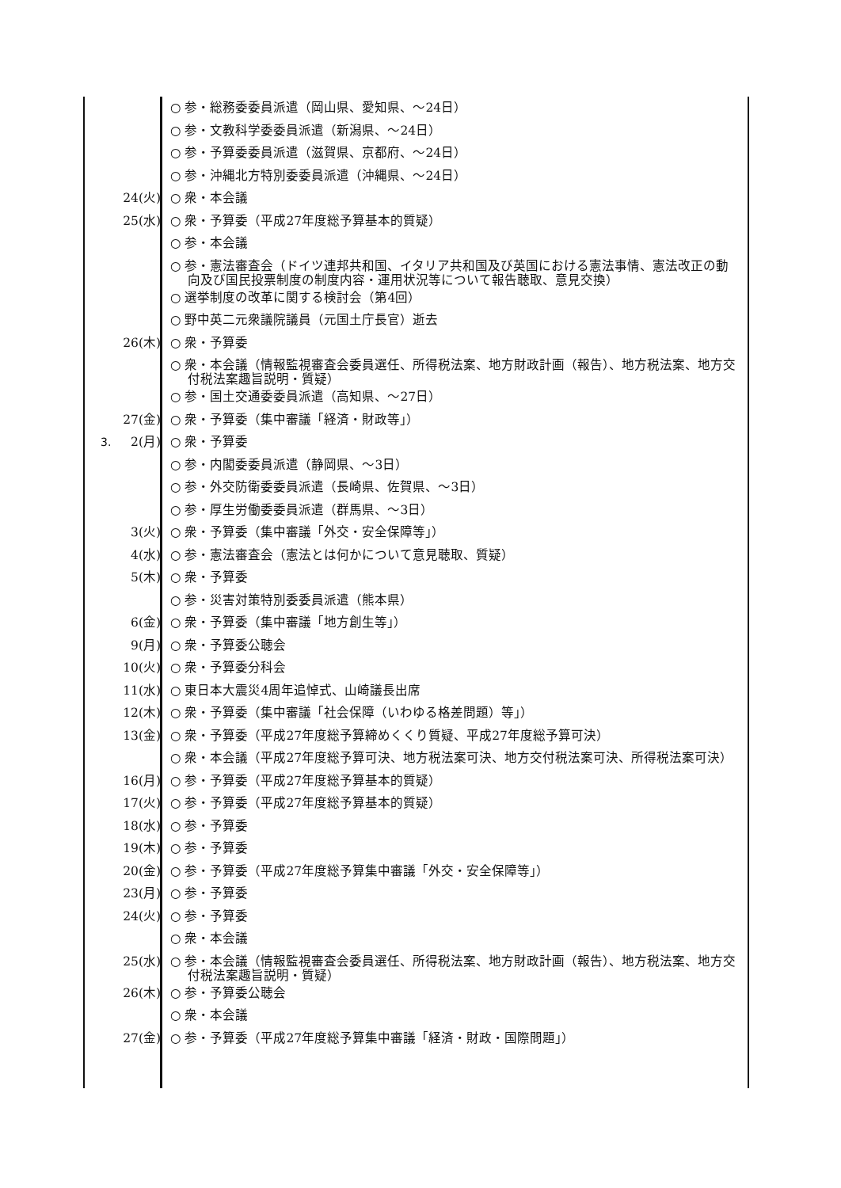○ 参・総務委委員派遣（岡山県、愛知県、～24日）
○ 参・文教科学委委員派遣（新潟県、～24日）
○ 参・予算委委員派遣（滋賀県、京都府、～24日）
○ 参・沖縄北方特別委委員派遣（沖縄県、～24日）
24(火) ○ 衆・本会議
25(水) ○ 衆・予算委（平成27年度総予算基本的質疑）
○ 参・本会議
○ 参・憲法審査会（ドイツ連邦共和国、イタリア共和国及び英国における憲法事情、憲法改正の動向及び国民投票制度の制度内容・運用状況等について報告聴取、意見交換）
○ 選挙制度の改革に関する検討会（第4回）
○ 野中英二元衆議院議員（元国土庁長官）逝去
26(木) ○ 衆・予算委
○ 衆・本会議（情報監視審査会委員選任、所得税法案、地方財政計画（報告）、地方税法案、地方交付税法案趣旨説明・質疑）
○ 参・国土交通委委員派遣（高知県、～27日）
27(金) ○ 衆・予算委（集中審議「経済・財政等」）
3. 2(月) ○ 衆・予算委
○ 参・内閣委委員派遣（静岡県、～3日）
○ 参・外交防衛委委員派遣（長崎県、佐賀県、～3日）
○ 参・厚生労働委委員派遣（群馬県、～3日）
3(火) ○ 衆・予算委（集中審議「外交・安全保障等」）
4(水) ○ 参・憲法審査会（憲法とは何かについて意見聴取、質疑）
5(木) ○ 衆・予算委
○ 参・災害対策特別委委員派遣（熊本県）
6(金) ○ 衆・予算委（集中審議「地方創生等」）
9(月) ○ 衆・予算委公聴会
10(火) ○ 衆・予算委分科会
11(水) ○ 東日本大震災4周年追悼式、山崎議長出席
12(木) ○ 衆・予算委（集中審議「社会保障（いわゆる格差問題）等」）
13(金) ○ 衆・予算委（平成27年度総予算締めくくり質疑、平成27年度総予算可決）
○ 衆・本会議（平成27年度総予算可決、地方税法案可決、地方交付税法案可決、所得税法案可決）
16(月) ○ 参・予算委（平成27年度総予算基本的質疑）
17(火) ○ 参・予算委（平成27年度総予算基本的質疑）
18(水) ○ 参・予算委
19(木) ○ 参・予算委
20(金) ○ 参・予算委（平成27年度総予算集中審議「外交・安全保障等」）
23(月) ○ 参・予算委
24(火) ○ 参・予算委
○ 衆・本会議
25(水) ○ 参・本会議（情報監視審査会委員選任、所得税法案、地方財政計画（報告）、地方税法案、地方交付税法案趣旨説明・質疑）
26(木) ○ 参・予算委公聴会
○ 衆・本会議
27(金) ○ 参・予算委（平成27年度総予算集中審議「経済・財政・国際問題」）